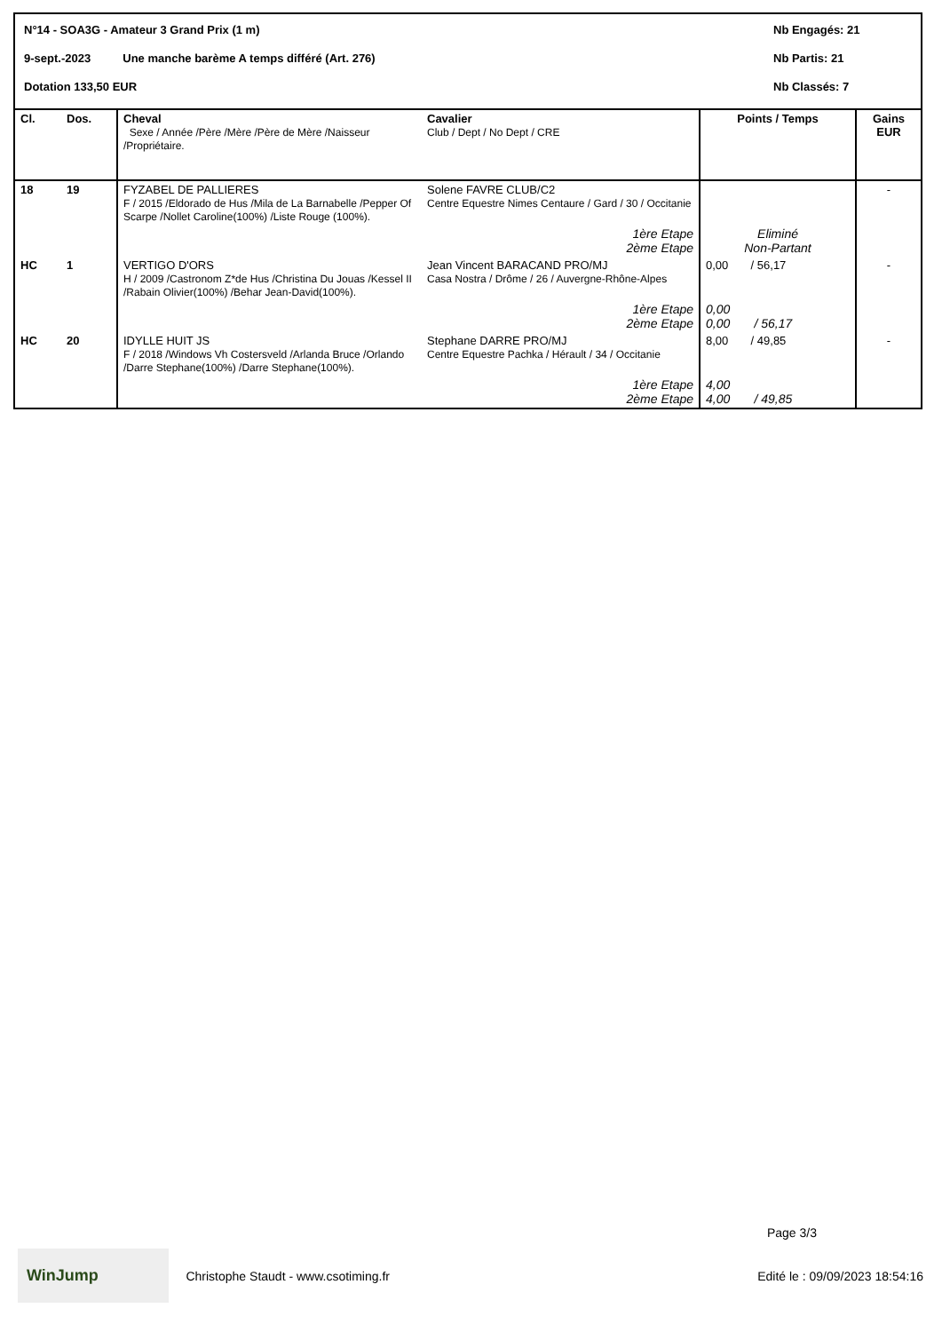N°14 - SOA3G - Amateur 3 Grand Prix (1 m) Nb Engagés: 21
9-sept.-2023 Une manche barème A temps différé (Art. 276) Nb Partis: 21
Dotation 133,50 EUR Nb Classés: 7
| Cl. | Dos. | Cheval Sexe / Année /Père /Mère /Père de Mère /Naisseur /Propriétaire. | Cavalier Club / Dept / No Dept / CRE | Points / Temps | Gains EUR |
| --- | --- | --- | --- | --- | --- |
| 18 | 19 | FYZABEL DE PALLIERES F / 2015 /Eldorado de Hus /Mila de La Barnabelle /Pepper Of Scarpe /Nollet Caroline(100%) /Liste Rouge (100%). | Solene FAVRE CLUB/C2 Centre Equestre Nimes Centaure / Gard / 30 / Occitanie | | - |
| | | | 1ère Etape 2ème Etape | Eliminé Non-Partant | |
| HC | 1 | VERTIGO D'ORS H / 2009 /Castronom Z*de Hus /Christina Du Jouas /Kessel II /Rabain Olivier(100%) /Behar Jean-David(100%). | Jean Vincent BARACAND PRO/MJ Casa Nostra / Drôme / 26 / Auvergne-Rhône-Alpes | 0,00 / 56,17 | - |
| | | | 1ère Etape 2ème Etape | 0,00 0,00 / 56,17 | |
| HC | 20 | IDYLLE HUIT JS F / 2018 /Windows Vh Costersveld /Arlanda Bruce /Orlando /Darre Stephane(100%) /Darre Stephane(100%). | Stephane DARRE PRO/MJ Centre Equestre Pachka / Hérault / 34 / Occitanie | 8,00 / 49,85 | - |
| | | | 1ère Etape 2ème Etape | 4,00 4,00 / 49,85 | |
Page 3/3
WinJump Christophe Staudt - www.csotiming.fr Edité le : 09/09/2023 18:54:16